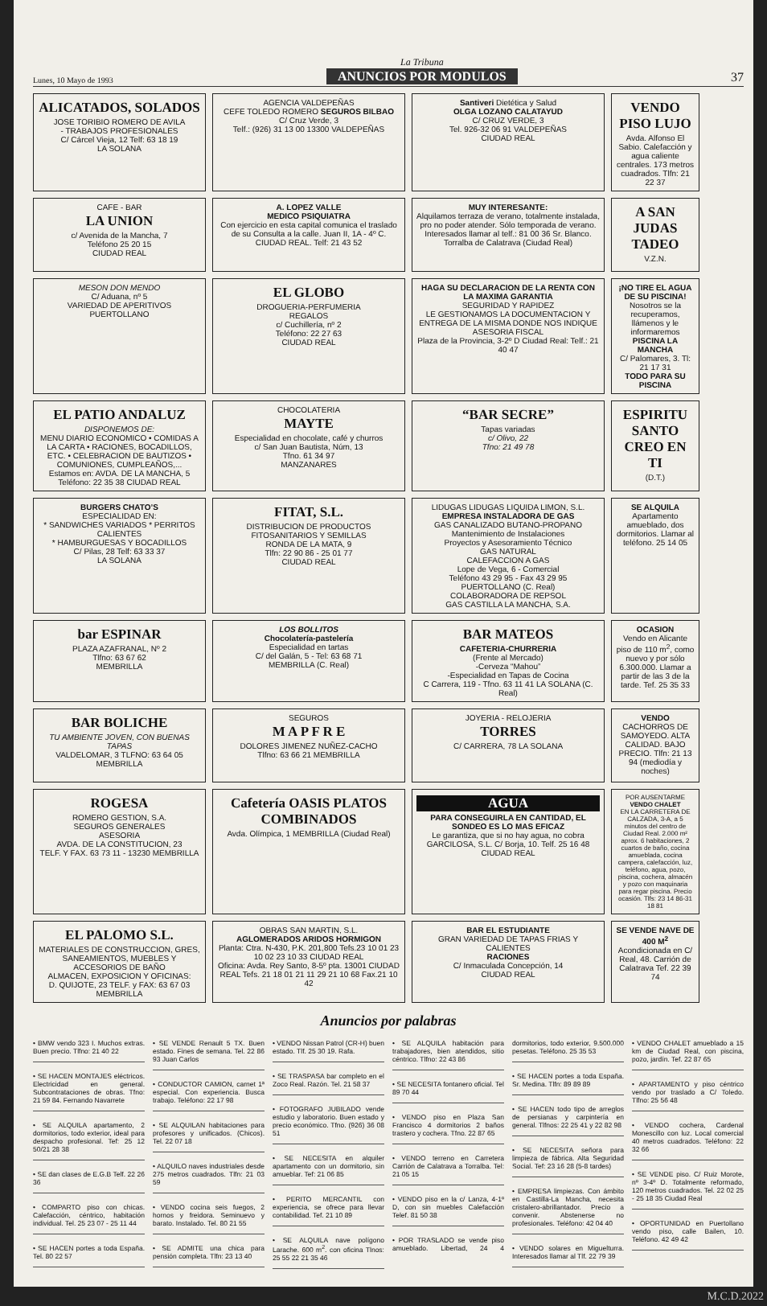Lunes, 10 Mayo de 1993 La Tribuna
ANUNCIOS POR MODULOS 37
ALICATADOS, SOLADOS
JOSE TORIBIO ROMERO DE AVILA
- TRABAJOS PROFESIONALES
C/ Cárcel Vieja, 12 Telf: 63 18 19
LA SOLANA
AGENCIA VALDEPEÑAS
CEFE TOLEDO ROMERO SEGUROS BILBAO
C/ Cruz Verde, 3
Telf.: (926) 31 13 00 13300 VALDEPEÑAS
Santiveri Dietética y Salud
OLGA LOZANO CALATAYUD
C/ CRUZ VERDE, 3
Tel. 926-32 06 91 VALDEPEÑAS
CIUDAD REAL
VENDO PISO LUJO
Avda. Alfonso El Sabio. Calefacción y agua caliente centrales. 173 metros cuadrados. Tlfn: 21 22 37
CAFE - BAR
LA UNION
c/ Avenida de la Mancha, 7
Teléfono 25 20 15
CIUDAD REAL
A. LOPEZ VALLE
MEDICO PSIQUIATRA
Con ejercicio en esta capital comunica el traslado de su Consulta a la calle. Juan II, 1A - 4º C. CIUDAD REAL. Telf: 21 43 52
MUY INTERESANTE:
Alquilamos terraza de verano, totalmente instalada, pro no poder atender. Sólo temporada de verano. Interesados llamar al telf.: 81 00 36 Sr. Blanco. Torralba de Calatrava (Ciudad Real)
A SAN JUDAS TADEO
V.Z.N.
MESON DON MENDO
C/ Aduana, nº 5
VARIEDAD DE APERITIVOS
PUERTOLLANO
EL GLOBO
DROGUERIA-PERFUMERIA
REGALOS
c/ Cuchillería, nº 2
Teléfono: 22 27 63
CIUDAD REAL
HAGA SU DECLARACION DE LA RENTA CON LA MAXIMA GARANTIA
SEGURIDAD Y RAPIDEZ
LE GESTIONAMOS LA DOCUMENTACION Y ENTREGA DE LA MISMA DONDE NOS INDIQUE
ASESORIA FISCAL
Plaza de la Provincia, 3-2º D Ciudad Real: Telf.: 21 40 47
¡NO TIRE EL AGUA DE SU PISCINA!
Nosotros se la recuperamos, llámenos y le informaremos
PISCINA LA MANCHA
C/ Palomares, 3. Tl: 21 17 31
TODO PARA SU PISCINA
EL PATIO ANDALUZ
DISPONEMOS DE:
MENU DIARIO ECONOMICO • COMIDAS A LA CARTA • RACIONES, BOCADILLOS, ETC. • CELEBRACION DE BAUTIZOS • COMUNIONES, CUMPLEAÑOS,...
Estamos en: AVDA. DE LA MANCHA, 5
Teléfono: 22 35 38 CIUDAD REAL
CHOCOLATERIA
MAYTE
Especialidad en chocolate, café y churros
c/ San Juan Bautista, Núm, 13
Tfno. 61 34 97
MANZANARES
“BAR SECRE”
Tapas variadas
c/ Olivo, 22
Tfno: 21 49 78
ESPIRITU SANTO CREO EN TI
(D.T.)
BURGERS CHATO’S
ESPECIALIDAD EN:
* SANDWICHES VARIADOS * PERRITOS CALIENTES
* HAMBURGUESAS Y BOCADILLOS
C/ Pilas, 28 Telf: 63 33 37
LA SOLANA
FITAT, S.L.
DISTRIBUCION DE PRODUCTOS FITOSANITARIOS Y SEMILLAS
RONDA DE LA MATA, 9
Tlfn: 22 90 86 - 25 01 77
CIUDAD REAL
LIDUGAS LIDUGAS LIQUIDA LIMON, S.L.
EMPRESA INSTALADORA DE GAS
GAS CANALIZADO BUTANO-PROPANO
Mantenimiento de Instalaciones
Proyectos y Asesoramiento Técnico
GAS NATURAL
CALEFACCION A GAS
Lope de Vega, 6 - Comercial
Teléfono 43 29 95 - Fax 43 29 95
PUERTOLLANO (C. Real)
COLABORADORA DE REPSOL
GAS CASTILLA LA MANCHA, S.A.
SE ALQUILA
Apartamento amueblado, dos dormitorios. Llamar al teléfono. 25 14 05
bar ESPINAR
PLAZA AZAFRANAL, Nº 2
Tlfno: 63 67 62
MEMBRILLA
LOS BOLLITOS
Chocolatería-pastelería
Especialidad en tartas
C/ del Galán, 5 - Tel: 63 68 71
MEMBRILLA (C. Real)
BAR MATEOS
CAFETERIA-CHURRERIA
(Frente al Mercado)
-Cerveza “Mahou”
-Especialidad en Tapas de Cocina
C Carrera, 119 - Tfno. 63 11 41 LA SOLANA (C. Real)
OCASION
Vendo en Alicante piso de 110 m<sup>2</sup>, como nuevo y por sólo 6.300.000. Llamar a partir de las 3 de la tarde. Tef. 25 35 33
BAR BOLICHE
TU AMBIENTE JOVEN, CON BUENAS TAPAS
VALDELOMAR, 3 TLFNO: 63 64 05 MEMBRILLA
SEGUROS
M A P F R E
DOLORES JIMENEZ NUÑEZ-CACHO
Tlfno: 63 66 21 MEMBRILLA
JOYERIA - RELOJERIA
TORRES
C/ CARRERA, 78 LA SOLANA
VENDO
CACHORROS DE SAMOYEDO. ALTA CALIDAD. BAJO PRECIO. Tlfn: 21 13 94 (mediodía y noches)
ROGESA
ROMERO GESTION, S.A.
SEGUROS GENERALES
ASESORIA
AVDA. DE LA CONSTITUCION, 23
TELF. Y FAX. 63 73 11 - 13230 MEMBRILLA
Cafetería OASIS PLATOS COMBINADOS
Avda. Olímpica, 1 MEMBRILLA (Ciudad Real)
AGUA
PARA CONSEGUIRLA EN CANTIDAD, EL SONDEO ES LO MAS EFICAZ
Le garantiza, que si no hay agua, no cobra
GARCILOSA, S.L. C/ Borja, 10. Telf. 25 16 48 CIUDAD REAL
POR AUSENTARME
VENDO CHALET
EN LA CARRETERA DE CALZADA, 3-A, a 5 minutos del centro de Ciudad Real. 2.000 m² aprox. 6 habitaciones, 2 cuartos de baño, cocina amueblada, cocina campera, calefacción, luz, teléfono, agua, pozo, piscina, cochera, almacén y pozo con maquinaria para regar piscina. Precio ocasión. Tlfs: 23 14 86-31 18 81
EL PALOMO S.L.
MATERIALES DE CONSTRUCCION, GRES, SANEAMIENTOS, MUEBLES Y ACCESORIOS DE BAÑO
ALMACEN, EXPOSICION Y OFICINAS:
D. QUIJOTE, 23 TELF. y FAX: 63 67 03 MEMBRILLA
OBRAS SAN MARTIN, S.L.
AGLOMERADOS ARIDOS HORMIGON
Planta: Ctra. N-430, P.K. 201,800 Tefs.23 10 01 23 10 02 23 10 33 CIUDAD REAL
Oficina: Avda. Rey Santo, 8-5º pta. 13001 CIUDAD REAL Tefs. 21 18 01 21 11 29 21 10 68 Fax.21 10 42
BAR EL ESTUDIANTE
GRAN VARIEDAD DE TAPAS FRIAS Y CALIENTES
RACIONES
C/ Inmaculada Concepción, 14
CIUDAD REAL
SE VENDE NAVE DE 400 M<sup>2</sup>
Acondicionada en C/ Real, 48. Carrión de Calatrava Tef. 22 39 74
Anuncios por palabras
• BMW vendo 323 I. Muchos extras. Buen precio. Tlfno: 21 40 22
• SE HACEN MONTAJES eléctricos. Electricidad en general. Subcontrataciones de obras. Tfno: 21 59 84. Fernando Navarrete
• SE ALQUILA apartamento, 2 dormitorios, todo exterior, ideal para despacho profesional. Tef: 25 12 50/21 28 38
• SE dan clases de E.G.B Telf. 22 26 36
• COMPARTO piso con chicas. Calefacción, céntrico, habitación individual. Tel. 25 23 07 - 25 11 44
• SE HACEN portes a toda España. Tel. 80 22 57
• SE VENDE Renault 5 TX. Buen estado. Fines de semana. Tel. 22 86 93 Juan Carlos
• CONDUCTOR CAMION, carnet 1ª especial. Con experiencia. Busca trabajo. Teléfono: 22 17 98
• SE ALQUILAN habitaciones para profesores y unificados. (Chicos). Tel. 22 07 18
• ALQUILO naves industriales desde 275 metros cuadrados. Tlfn: 21 03 59
• VENDO cocina seis fuegos, 2 hornos y freidora. Seminuevo y barato. Instalado. Tel. 80 21 55
• SE ADMITE una chica para pensión completa. Tlfn: 23 13 40
• VENDO Nissan Patrol (CR-H) buen estado. Tlf. 25 30 19. Rafa.
• SE TRASPASA bar completo en el Zoco Real. Razón. Tel. 21 58 37
• FOTOGRAFO JUBILADO vende estudio y laboratorio. Buen estado y precio económico. Tfno. (926) 36 08 51
• SE NECESITA en alquiler apartamento con un dormitorio, sin amueblar. Tef: 21 06 85
• PERITO MERCANTIL con experiencia, se ofrece para llevar contabilidad. Tef. 21 10 89
• SE ALQUILA nave polígono Larache. 600 m<sup>2</sup>. con oficina Tlnos: 25 55 22 21 35 46
• SE ALQUILA habitación para trabajadores, bien atendidos, sitio céntrico. Tlfno: 22 43 86
• SE NECESITA fontanero oficial. Tel 89 70 44
• VENDO piso en Plaza San Francisco 4 dormitorios 2 baños trastero y cochera. Tfno. 22 87 65
• VENDO terreno en Carretera Carrión de Calatrava a Torralba. Tel: 21 05 15
• VENDO piso en la c/ Lanza, 4-1º D, con sin muebles Calefacción Telef. 81 50 38
• POR TRASLADO se vende piso amueblado. Libertad, 24 4 dormitorios, todo exterior, 9.500.000 pesetas. Teléfono. 25 35 53
• SE HACEN portes a toda España. Sr. Medina. Tlfn: 89 89 89
• SE HACEN todo tipo de arreglos de persianas y carpintería en general. Tlfnos: 22 25 41 y 22 82 98
• SE NECESITA señora para limpieza de fábrica. Alta Seguridad Social. Tef: 23 16 28 (5-8 tardes)
• EMPRESA limpiezas. Con ámbito en Castilla-La Mancha, necesita cristalero-abrillantador. Precio a convenir. Abstenerse no profesionales. Teléfono: 42 04 40
• VENDO solares en Miguelturra. Interesados llamar al Tlf. 22 79 39
• VENDO CHALET amueblado a 15 km de Ciudad Real, con piscina, pozo, jardín. Tef. 22 87 65
• APARTAMENTO y piso céntrico vendo por traslado a C/ Toledo. Tlfno: 25 56 48
• VENDO cochera, Cardenal Monescillo con luz. Local comercial 40 metros cuadrados. Teléfono: 22 32 66
• SE VENDE piso. C/ Ruiz Morote, nº 3-4º D. Totalmente reformado, 120 metros cuadrados. Tel. 22 02 25 - 25 18 35 Ciudad Real
• OPORTUNIDAD en Puertollano vendo piso, calle Bailen, 10. Teléfono. 42 49 42
M.C.D.2022